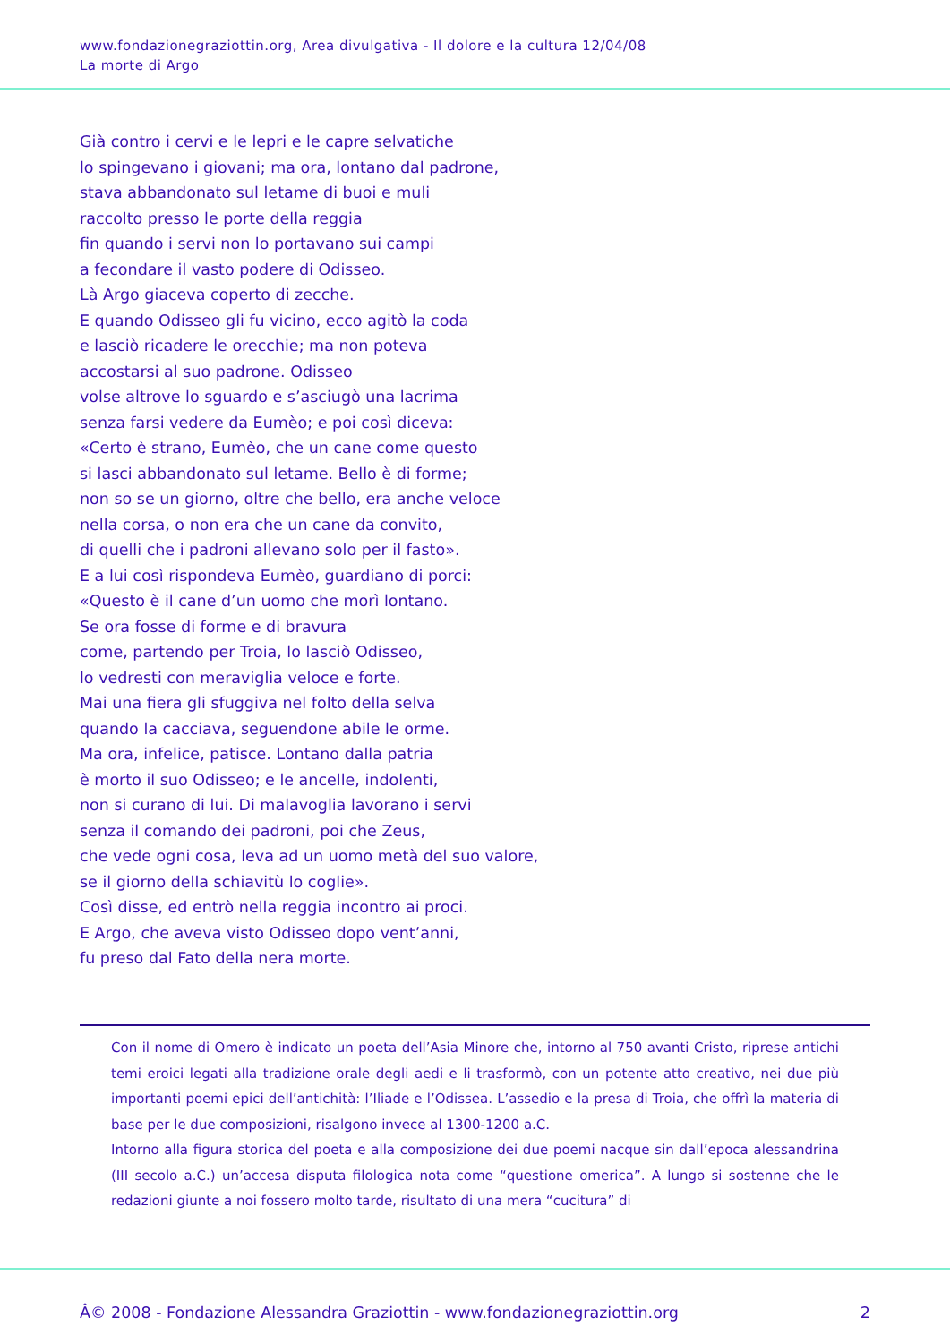www.fondazionegraziottin.org, Area divulgativa - Il dolore e la cultura 12/04/08
La morte di Argo
Già contro i cervi e le lepri e le capre selvatiche
lo spingevano i giovani; ma ora, lontano dal padrone,
stava abbandonato sul letame di buoi e muli
raccolto presso le porte della reggia
fin quando i servi non lo portavano sui campi
a fecondare il vasto podere di Odisseo.
Là Argo giaceva coperto di zecche.
E quando Odisseo gli fu vicino, ecco agitò la coda
e lasciò ricadere le orecchie; ma non poteva
accostarsi al suo padrone. Odisseo
volse altrove lo sguardo e s’asciugò una lacrima
senza farsi vedere da Eumèo; e poi così diceva:
«Certo è strano, Eumèo, che un cane come questo
si lasci abbandonato sul letame. Bello è di forme;
non so se un giorno, oltre che bello, era anche veloce
nella corsa, o non era che un cane da convito,
di quelli che i padroni allevano solo per il fasto».
E a lui così rispondeva Eumèo, guardiano di porci:
«Questo è il cane d’un uomo che morì lontano.
Se ora fosse di forme e di bravura
come, partendo per Troia, lo lasciò Odisseo,
lo vedresti con meraviglia veloce e forte.
Mai una fiera gli sfuggiva nel folto della selva
quando la cacciava, seguendone abile le orme.
Ma ora, infelice, patisce. Lontano dalla patria
è morto il suo Odisseo; e le ancelle, indolenti,
non si curano di lui. Di malavoglia lavorano i servi
senza il comando dei padroni, poi che Zeus,
che vede ogni cosa, leva ad un uomo metà del suo valore,
se il giorno della schiavitù lo coglie».
Così disse, ed entrò nella reggia incontro ai proci.
E Argo, che aveva visto Odisseo dopo vent’anni,
fu preso dal Fato della nera morte.
Con il nome di Omero è indicato un poeta dell’Asia Minore che, intorno al 750 avanti Cristo, riprese antichi temi eroici legati alla tradizione orale degli aedi e li trasformò, con un potente atto creativo, nei due più importanti poemi epici dell’antichità: l’Iliade e l’Odissea. L’assedio e la presa di Troia, che offrì la materia di base per le due composizioni, risalgono invece al 1300-1200 a.C.
Intorno alla figura storica del poeta e alla composizione dei due poemi nacque sin dall’epoca alessandrina (III secolo a.C.) un’accesa disputa filologica nota come “questione omerica”. A lungo si sostenne che le redazioni giunte a noi fossero molto tarde, risultato di una mera “cucitura” di
Â© 2008 - Fondazione Alessandra Graziottin - www.fondazionegraziottin.org 2